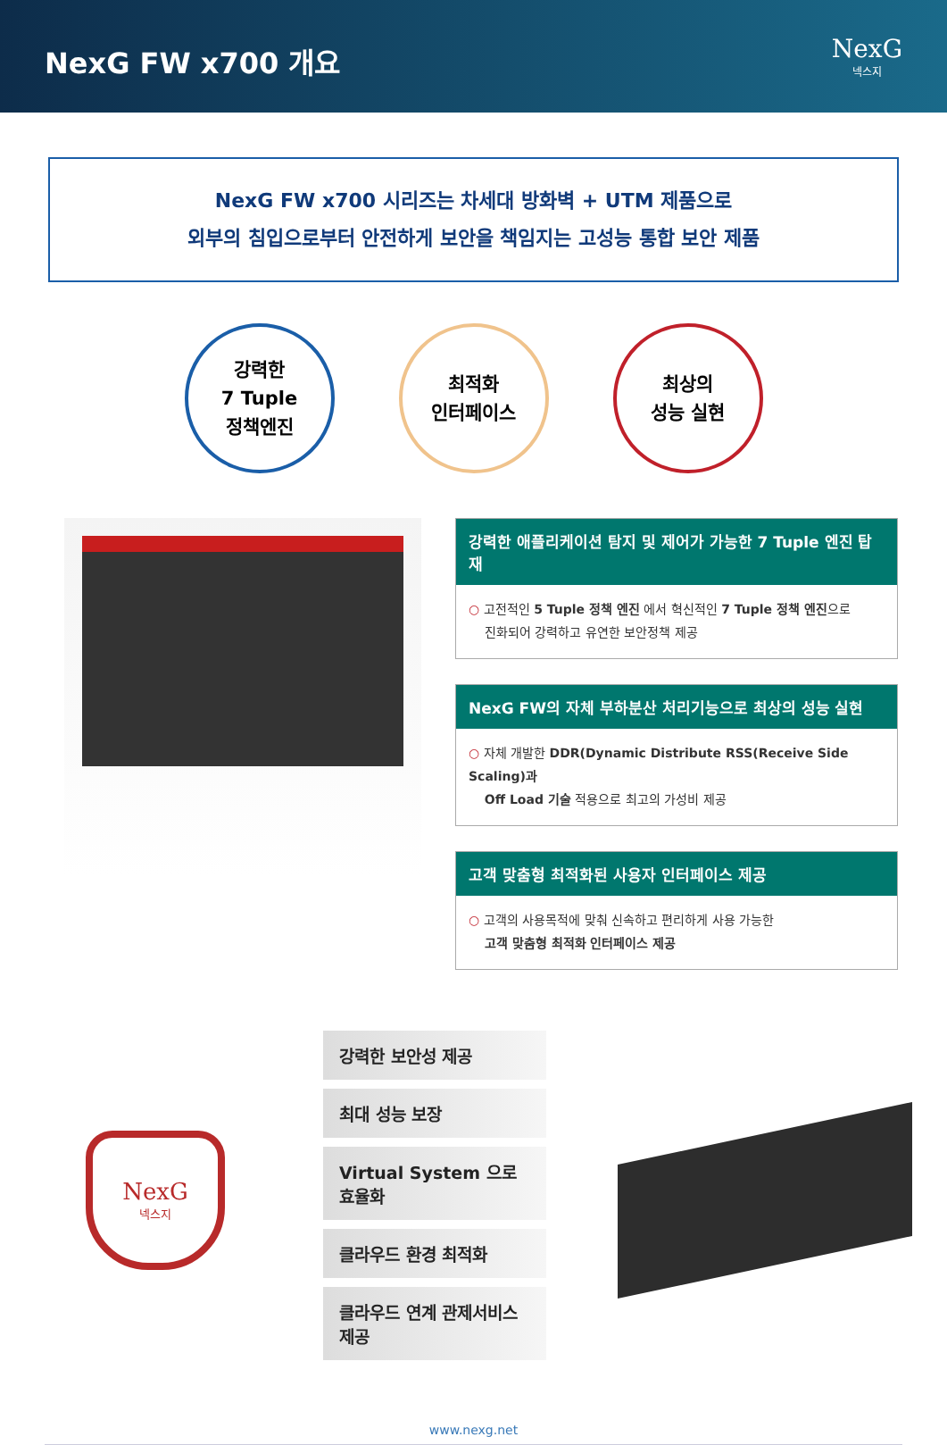NexG FW x700 개요
NexG
넥스지
NexG FW x700 시리즈는 차세대 방화벽 + UTM 제품으로
외부의 침입으로부터 안전하게 보안을 책임지는 고성능 통합 보안 제품
강력한
7 Tuple
정책엔진
최적화
인터페이스
최상의
성능 실현
강력한 애플리케이션 탐지 및 제어가 가능한 7 Tuple 엔진 탑재
○ 고전적인 5 Tuple 정책 엔진 에서 혁신적인 7 Tuple 정책 엔진으로
진화되어 강력하고 유연한 보안정책 제공
NexG FW의 자체 부하분산 처리기능으로 최상의 성능 실현
○ 자체 개발한 DDR(Dynamic Distribute RSS(Receive Side Scaling)과
Off Load 기술 적용으로 최고의 가성비 제공
고객 맞춤형 최적화된 사용자 인터페이스 제공
○ 고객의 사용목적에 맞춰 신속하고 편리하게 사용 가능한
고객 맞춤형 최적화 인터페이스 제공
NexG
넥스지
강력한 보안성 제공
최대 성능 보장
Virtual System 으로 효율화
클라우드 환경 최적화
클라우드 연계 관제서비스 제공
www.nexg.net